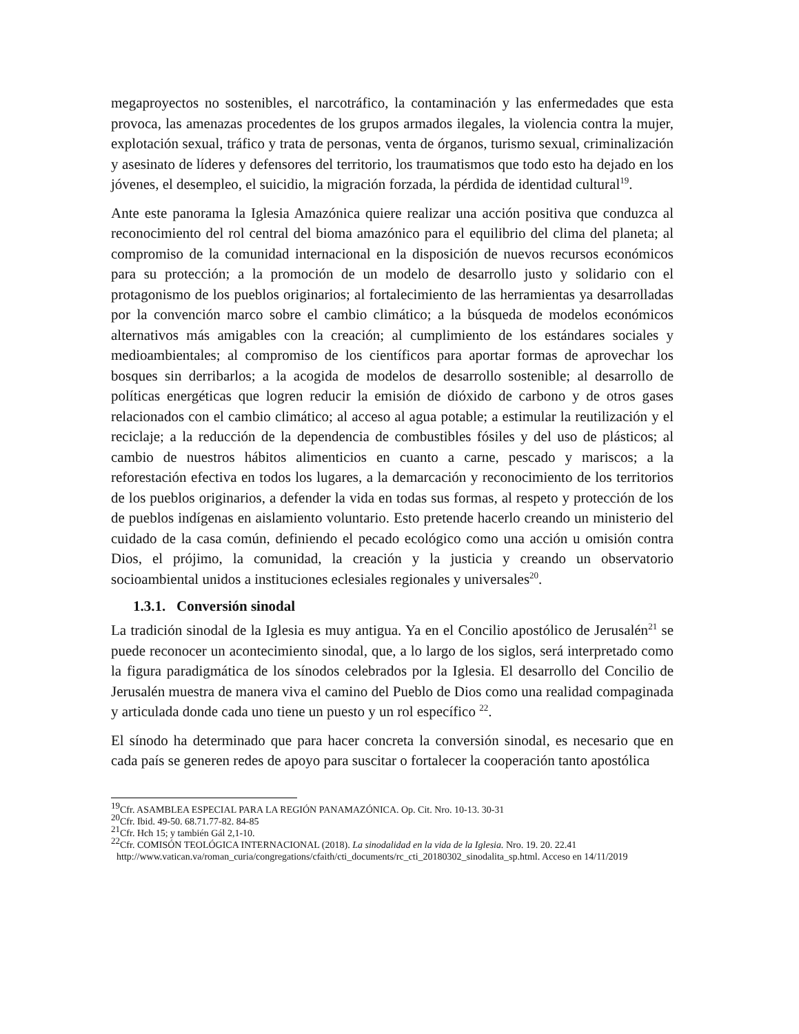megaproyectos no sostenibles, el narcotráfico, la contaminación y las enfermedades que esta provoca, las amenazas procedentes de los grupos armados ilegales, la violencia contra la mujer, explotación sexual, tráfico y trata de personas, venta de órganos, turismo sexual, criminalización y asesinato de líderes y defensores del territorio, los traumatismos que todo esto ha dejado en los jóvenes, el desempleo, el suicidio, la migración forzada, la pérdida de identidad cultural<sup>19</sup>.
Ante este panorama la Iglesia Amazónica quiere realizar una acción positiva que conduzca al reconocimiento del rol central del bioma amazónico para el equilibrio del clima del planeta; al compromiso de la comunidad internacional en la disposición de nuevos recursos económicos para su protección; a la promoción de un modelo de desarrollo justo y solidario con el protagonismo de los pueblos originarios; al fortalecimiento de las herramientas ya desarrolladas por la convención marco sobre el cambio climático; a la búsqueda de modelos económicos alternativos más amigables con la creación; al cumplimiento de los estándares sociales y medioambientales; al compromiso de los científicos para aportar formas de aprovechar los bosques sin derribarlos; a la acogida de modelos de desarrollo sostenible; al desarrollo de políticas energéticas que logren reducir la emisión de dióxido de carbono y de otros gases relacionados con el cambio climático; al acceso al agua potable; a estimular la reutilización y el reciclaje; a la reducción de la dependencia de combustibles fósiles y del uso de plásticos; al cambio de nuestros hábitos alimenticios en cuanto a carne, pescado y mariscos; a la reforestación efectiva en todos los lugares, a la demarcación y reconocimiento de los territorios de los pueblos originarios, a defender la vida en todas sus formas, al respeto y protección de los de pueblos indígenas en aislamiento voluntario. Esto pretende hacerlo creando un ministerio del cuidado de la casa común, definiendo el pecado ecológico como una acción u omisión contra Dios, el prójimo, la comunidad, la creación y la justicia y creando un observatorio socioambiental unidos a instituciones eclesiales regionales y universales<sup>20</sup>.
1.3.1. Conversión sinodal
La tradición sinodal de la Iglesia es muy antigua. Ya en el Concilio apostólico de Jerusalén<sup>21</sup> se puede reconocer un acontecimiento sinodal, que, a lo largo de los siglos, será interpretado como la figura paradigmática de los sínodos celebrados por la Iglesia. El desarrollo del Concilio de Jerusalén muestra de manera viva el camino del Pueblo de Dios como una realidad compaginada y articulada donde cada uno tiene un puesto y un rol específico <sup>22</sup>.
El sínodo ha determinado que para hacer concreta la conversión sinodal, es necesario que en cada país se generen redes de apoyo para suscitar o fortalecer la cooperación tanto apostólica
<sup>19</sup> Cfr. ASAMBLEA ESPECIAL PARA LA REGIÓN PANAMAZÓNICA. Op. Cit. Nro. 10-13. 30-31
<sup>20</sup> Cfr. Ibid. 49-50. 68.71.77-82. 84-85
<sup>21</sup> Cfr. Hch 15; y también Gál 2,1-10.
<sup>22</sup> Cfr. COMISÓN TEOLÓGICA INTERNACIONAL (2018). La sinodalidad en la vida de la Iglesia. Nro. 19. 20. 22.41
http://www.vatican.va/roman_curia/congregations/cfaith/cti_documents/rc_cti_20180302_sinodalita_sp.html. Acceso en 14/11/2019